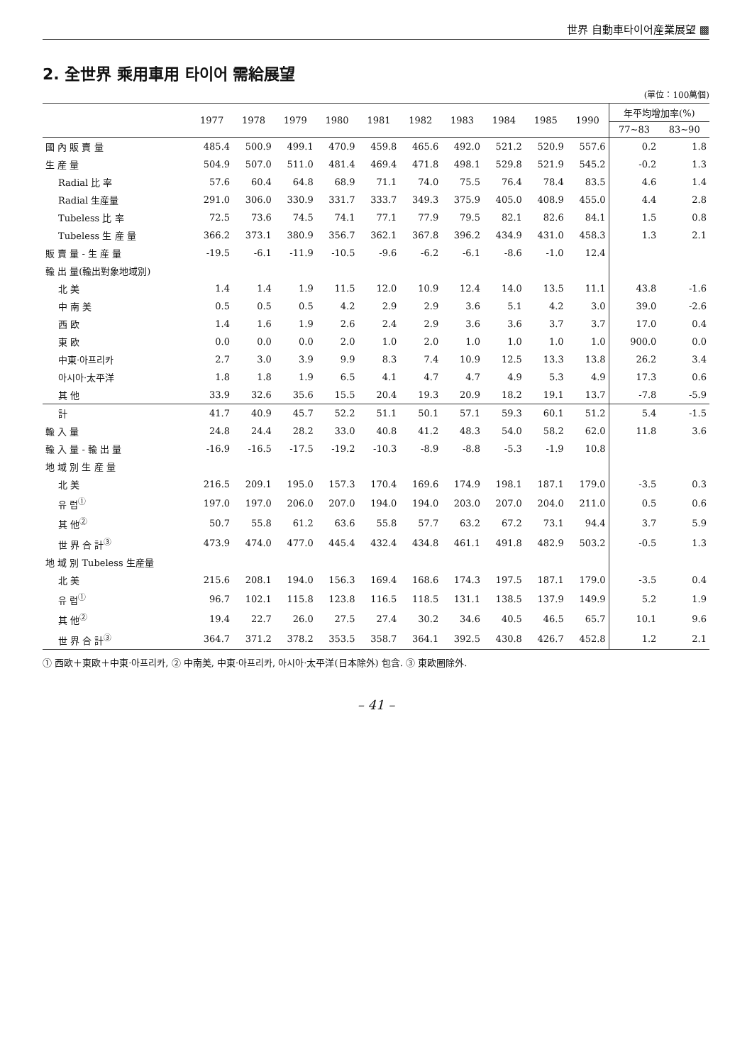世界 自動車타이어産業展望 ▩
2. 全世界 乘用車用 타이어 需給展望
(單位：100萬個)
| | 1977 | 1978 | 1979 | 1980 | 1981 | 1982 | 1983 | 1984 | 1985 | 1990 | 年平均增加率(%) | |
| --- | --- | --- | --- | --- | --- | --- | --- | --- | --- | --- | --- | --- |
| | | | | | | | | | | | 77~83 | 83~90 |
| 國 內 販 賣 量 | 485.4 | 500.9 | 499.1 | 470.9 | 459.8 | 465.6 | 492.0 | 521.2 | 520.9 | 557.6 | 0.2 | 1.8 |
| 生 産 量 | 504.9 | 507.0 | 511.0 | 481.4 | 469.4 | 471.8 | 498.1 | 529.8 | 521.9 | 545.2 | -0.2 | 1.3 |
| Radial 比 率 | 57.6 | 60.4 | 64.8 | 68.9 | 71.1 | 74.0 | 75.5 | 76.4 | 78.4 | 83.5 | 4.6 | 1.4 |
| Radial 生産量 | 291.0 | 306.0 | 330.9 | 331.7 | 333.7 | 349.3 | 375.9 | 405.0 | 408.9 | 455.0 | 4.4 | 2.8 |
| Tubeless 比 率 | 72.5 | 73.6 | 74.5 | 74.1 | 77.1 | 77.9 | 79.5 | 82.1 | 82.6 | 84.1 | 1.5 | 0.8 |
| Tubeless 生 産 量 | 366.2 | 373.1 | 380.9 | 356.7 | 362.1 | 367.8 | 396.2 | 434.9 | 431.0 | 458.3 | 1.3 | 2.1 |
| 販 賣 量 - 生 産 量 | -19.5 | -6.1 | -11.9 | -10.5 | -9.6 | -6.2 | -6.1 | -8.6 | -1.0 | 12.4 | | |
| 輸 出 量(輸出對象地域別) | | | | | | | | | | | | |
| 北 美 | 1.4 | 1.4 | 1.9 | 11.5 | 12.0 | 10.9 | 12.4 | 14.0 | 13.5 | 11.1 | 43.8 | -1.6 |
| 中 南 美 | 0.5 | 0.5 | 0.5 | 4.2 | 2.9 | 2.9 | 3.6 | 5.1 | 4.2 | 3.0 | 39.0 | -2.6 |
| 西 欧 | 1.4 | 1.6 | 1.9 | 2.6 | 2.4 | 2.9 | 3.6 | 3.6 | 3.7 | 3.7 | 17.0 | 0.4 |
| 東 欧 | 0.0 | 0.0 | 0.0 | 2.0 | 1.0 | 2.0 | 1.0 | 1.0 | 1.0 | 1.0 | 900.0 | 0.0 |
| 中東·아프리카 | 2.7 | 3.0 | 3.9 | 9.9 | 8.3 | 7.4 | 10.9 | 12.5 | 13.3 | 13.8 | 26.2 | 3.4 |
| 아시아·太平洋 | 1.8 | 1.8 | 1.9 | 6.5 | 4.1 | 4.7 | 4.7 | 4.9 | 5.3 | 4.9 | 17.3 | 0.6 |
| 其 他 | 33.9 | 32.6 | 35.6 | 15.5 | 20.4 | 19.3 | 20.9 | 18.2 | 19.1 | 13.7 | -7.8 | -5.9 |
| 計 | 41.7 | 40.9 | 45.7 | 52.2 | 51.1 | 50.1 | 57.1 | 59.3 | 60.1 | 51.2 | 5.4 | -1.5 |
| 輸 入 量 | 24.8 | 24.4 | 28.2 | 33.0 | 40.8 | 41.2 | 48.3 | 54.0 | 58.2 | 62.0 | 11.8 | 3.6 |
| 輸 入 量 - 輸 出 量 | -16.9 | -16.5 | -17.5 | -19.2 | -10.3 | -8.9 | -8.8 | -5.3 | -1.9 | 10.8 | | |
| 地 域 別 生 産 量 | | | | | | | | | | | | |
| 北 美 | 216.5 | 209.1 | 195.0 | 157.3 | 170.4 | 169.6 | 174.9 | 198.1 | 187.1 | 179.0 | -3.5 | 0.3 |
| 유 럽<sup>①</sup> | 197.0 | 197.0 | 206.0 | 207.0 | 194.0 | 194.0 | 203.0 | 207.0 | 204.0 | 211.0 | 0.5 | 0.6 |
| 其 他<sup>②</sup> | 50.7 | 55.8 | 61.2 | 63.6 | 55.8 | 57.7 | 63.2 | 67.2 | 73.1 | 94.4 | 3.7 | 5.9 |
| 世 界 合 計<sup>③</sup> | 473.9 | 474.0 | 477.0 | 445.4 | 432.4 | 434.8 | 461.1 | 491.8 | 482.9 | 503.2 | -0.5 | 1.3 |
| 地 域 別 Tubeless 生産量 | | | | | | | | | | | | |
| 北 美 | 215.6 | 208.1 | 194.0 | 156.3 | 169.4 | 168.6 | 174.3 | 197.5 | 187.1 | 179.0 | -3.5 | 0.4 |
| 유 럽<sup>①</sup> | 96.7 | 102.1 | 115.8 | 123.8 | 116.5 | 118.5 | 131.1 | 138.5 | 137.9 | 149.9 | 5.2 | 1.9 |
| 其 他<sup>②</sup> | 19.4 | 22.7 | 26.0 | 27.5 | 27.4 | 30.2 | 34.6 | 40.5 | 46.5 | 65.7 | 10.1 | 9.6 |
| 世 界 合 計<sup>③</sup> | 364.7 | 371.2 | 378.2 | 353.5 | 358.7 | 364.1 | 392.5 | 430.8 | 426.7 | 452.8 | 1.2 | 2.1 |
① 西欧＋東欧＋中東·아프리카, ② 中南美, 中東·아프리카, 아시아·太平洋(日本除外) 包含. ③ 東欧圈除外.
– 41 –